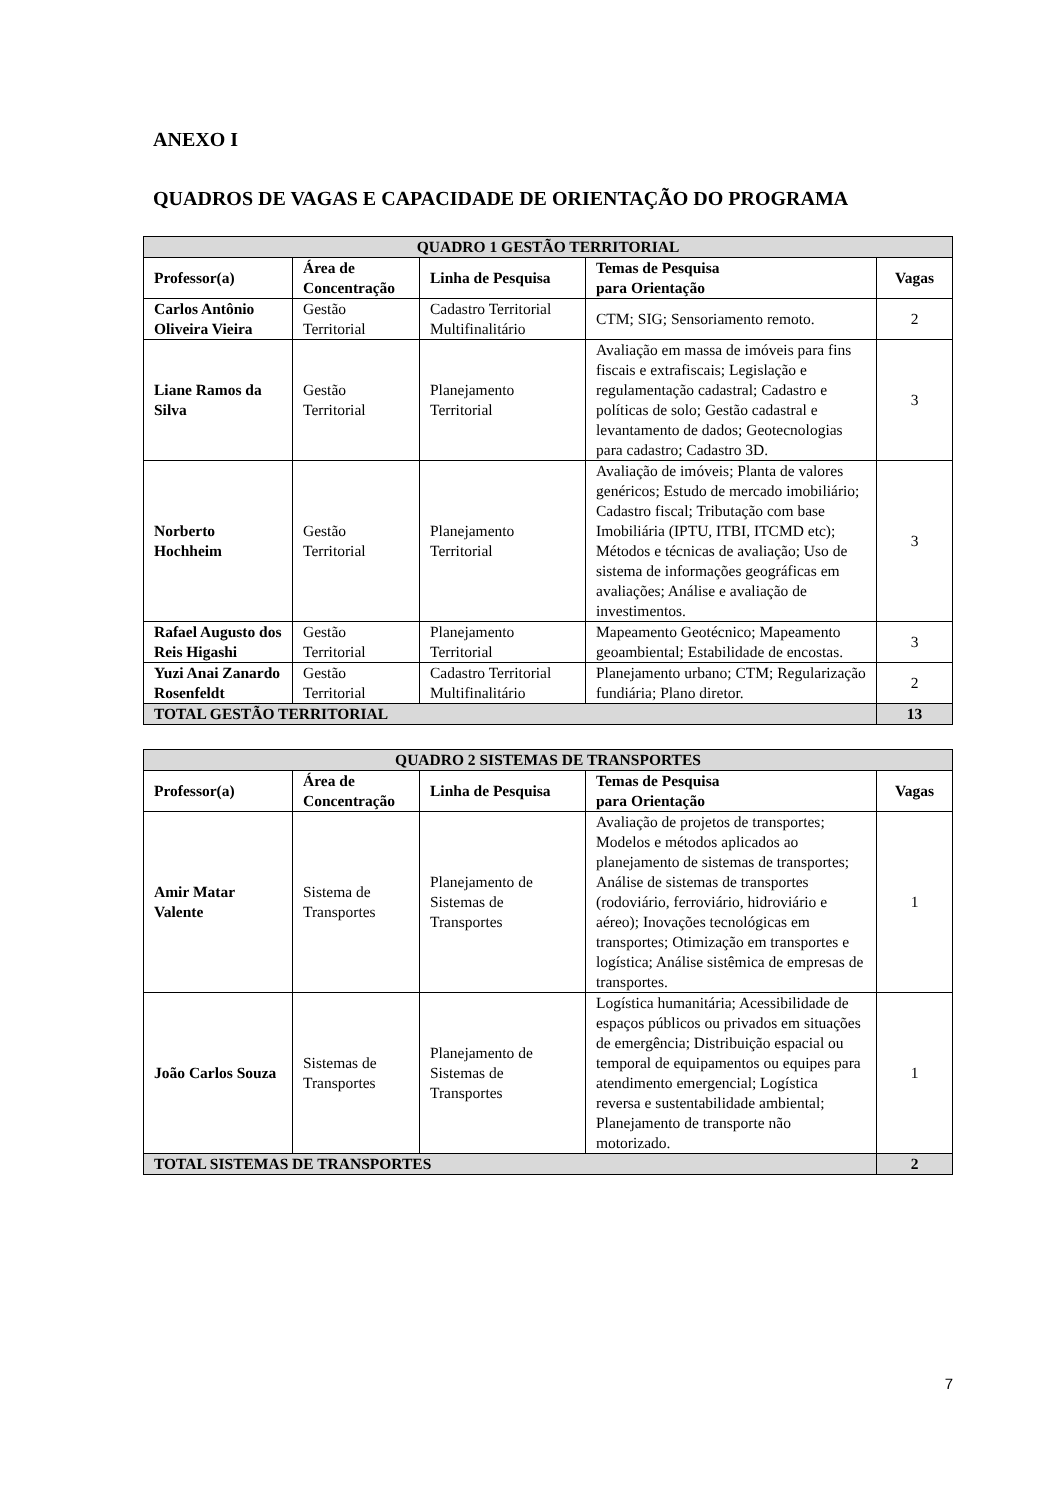ANEXO I
QUADROS DE VAGAS E CAPACIDADE DE ORIENTAÇÃO DO PROGRAMA
| QUADRO 1 GESTÃO TERRITORIAL | | | | |
| --- | --- | --- | --- | --- |
| Professor(a) | Área de Concentração | Linha de Pesquisa | Temas de Pesquisa para Orientação | Vagas |
| Carlos Antônio Oliveira Vieira | Gestão Territorial | Cadastro Territorial Multifinalitário | CTM; SIG; Sensoriamento remoto. | 2 |
| Liane Ramos da Silva | Gestão Territorial | Planejamento Territorial | Avaliação em massa de imóveis para fins fiscais e extrafiscais; Legislação e regulamentação cadastral; Cadastro e políticas de solo; Gestão cadastral e levantamento de dados; Geotecnologias para cadastro; Cadastro 3D. | 3 |
| Norberto Hochheim | Gestão Territorial | Planejamento Territorial | Avaliação de imóveis; Planta de valores genéricos; Estudo de mercado imobiliário; Cadastro fiscal; Tributação com base Imobiliária (IPTU, ITBI, ITCMD etc); Métodos e técnicas de avaliação; Uso de sistema de informações geográficas em avaliações; Análise e avaliação de investimentos. | 3 |
| Rafael Augusto dos Reis Higashi | Gestão Territorial | Planejamento Territorial | Mapeamento Geotécnico; Mapeamento geoambiental; Estabilidade de encostas. | 3 |
| Yuzi Anai Zanardo Rosenfeldt | Gestão Territorial | Cadastro Territorial Multifinalitário | Planejamento urbano; CTM; Regularização fundiária; Plano diretor. | 2 |
| TOTAL GESTÃO TERRITORIAL | | | | 13 |
| QUADRO 2 SISTEMAS DE TRANSPORTES | | | | |
| --- | --- | --- | --- | --- |
| Professor(a) | Área de Concentração | Linha de Pesquisa | Temas de Pesquisa para Orientação | Vagas |
| Amir Matar Valente | Sistema de Transportes | Planejamento de Sistemas de Transportes | Avaliação de projetos de transportes; Modelos e métodos aplicados ao planejamento de sistemas de transportes; Análise de sistemas de transportes (rodoviário, ferroviário, hidroviário e aéreo); Inovações tecnológicas em transportes; Otimização em transportes e logística; Análise sistêmica de empresas de transportes. | 1 |
| João Carlos Souza | Sistemas de Transportes | Planejamento de Sistemas de Transportes | Logística humanitária; Acessibilidade de espaços públicos ou privados em situações de emergência; Distribuição espacial ou temporal de equipamentos ou equipes para atendimento emergencial; Logística reversa e sustentabilidade ambiental; Planejamento de transporte não motorizado. | 1 |
| TOTAL SISTEMAS DE TRANSPORTES | | | | 2 |
7